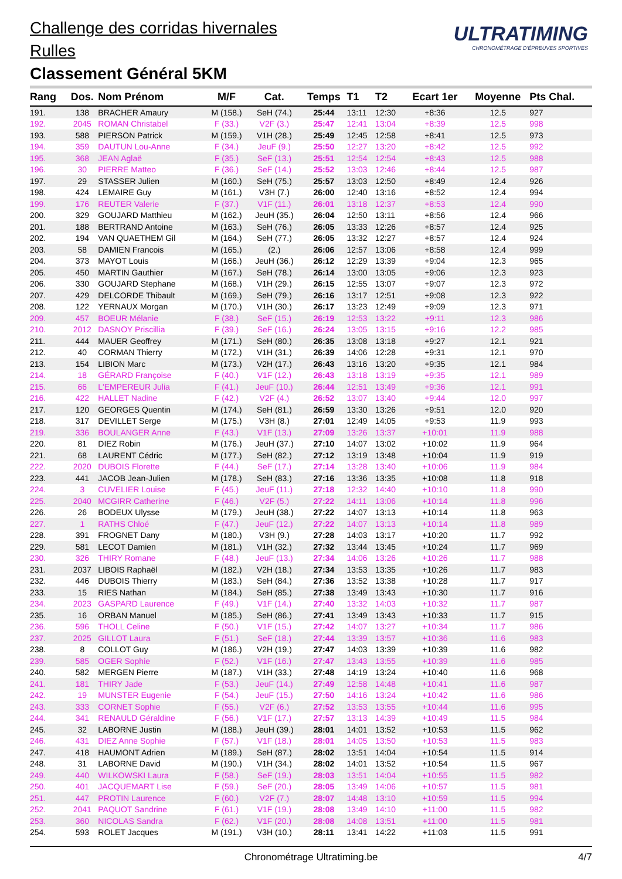Challenge des corridas hivernales
Rulles
Classement Général 5KM
ULTRATIMING
CHRONOMÉTRAGE D'ÉPREUVES SPORTIVES
| Rang | Dos. | Nom Prénom | M/F | Cat. | Temps | T1 | T2 | Ecart 1er | Moyenne | Pts Chal. |
| --- | --- | --- | --- | --- | --- | --- | --- | --- | --- | --- |
| 191. | 138 | BRACHER Amaury | M (158.) | SeH (74.) | 25:44 | 13:11 | 12:30 | +8:36 | 12.5 | 927 |
| 192. | 2045 | ROMAN Christabel | F (33.) | V2F (3.) | 25:47 | 12:41 | 13:04 | +8:39 | 12.5 | 998 |
| 193. | 588 | PIERSON Patrick | M (159.) | V1H (28.) | 25:49 | 12:45 | 12:58 | +8:41 | 12.5 | 973 |
| 194. | 359 | DAUTUN Lou-Anne | F (34.) | JeuF (9.) | 25:50 | 12:27 | 13:20 | +8:42 | 12.5 | 992 |
| 195. | 368 | JEAN Aglaë | F (35.) | SeF (13.) | 25:51 | 12:54 | 12:54 | +8:43 | 12.5 | 988 |
| 196. | 30 | PIERRE Matteo | F (36.) | SeF (14.) | 25:52 | 13:03 | 12:46 | +8:44 | 12.5 | 987 |
| 197. | 29 | STASSER Julien | M (160.) | SeH (75.) | 25:57 | 13:03 | 12:50 | +8:49 | 12.4 | 926 |
| 198. | 424 | LEMAIRE Guy | M (161.) | V3H (7.) | 26:00 | 12:40 | 13:16 | +8:52 | 12.4 | 994 |
| 199. | 176 | REUTER Valerie | F (37.) | V1F (11.) | 26:01 | 13:18 | 12:37 | +8:53 | 12.4 | 990 |
| 200. | 329 | GOUJARD Matthieu | M (162.) | JeuH (35.) | 26:04 | 12:50 | 13:11 | +8:56 | 12.4 | 966 |
| 201. | 188 | BERTRAND Antoine | M (163.) | SeH (76.) | 26:05 | 13:33 | 12:26 | +8:57 | 12.4 | 925 |
| 202. | 194 | VAN QUAETHEM Gil | M (164.) | SeH (77.) | 26:05 | 13:32 | 12:27 | +8:57 | 12.4 | 924 |
| 203. | 58 | DAMIEN Francois | M (165.) | (2.) | 26:06 | 12:57 | 13:06 | +8:58 | 12.4 | 999 |
| 204. | 373 | MAYOT Louis | M (166.) | JeuH (36.) | 26:12 | 12:29 | 13:39 | +9:04 | 12.3 | 965 |
| 205. | 450 | MARTIN Gauthier | M (167.) | SeH (78.) | 26:14 | 13:00 | 13:05 | +9:06 | 12.3 | 923 |
| 206. | 330 | GOUJARD Stephane | M (168.) | V1H (29.) | 26:15 | 12:55 | 13:07 | +9:07 | 12.3 | 972 |
| 207. | 429 | DELCORDE Thibault | M (169.) | SeH (79.) | 26:16 | 13:17 | 12:51 | +9:08 | 12.3 | 922 |
| 208. | 122 | YERNAUX Morgan | M (170.) | V1H (30.) | 26:17 | 13:23 | 12:49 | +9:09 | 12.3 | 971 |
| 209. | 457 | BOEUR Mélanie | F (38.) | SeF (15.) | 26:19 | 12:53 | 13:22 | +9:11 | 12.3 | 986 |
| 210. | 2012 | DASNOY Priscillia | F (39.) | SeF (16.) | 26:24 | 13:05 | 13:15 | +9:16 | 12.2 | 985 |
| 211. | 444 | MAUER Geoffrey | M (171.) | SeH (80.) | 26:35 | 13:08 | 13:18 | +9:27 | 12.1 | 921 |
| 212. | 40 | CORMAN Thierry | M (172.) | V1H (31.) | 26:39 | 14:06 | 12:28 | +9:31 | 12.1 | 970 |
| 213. | 154 | LIBION Marc | M (173.) | V2H (17.) | 26:43 | 13:16 | 13:20 | +9:35 | 12.1 | 984 |
| 214. | 18 | GÉRARD Françoise | F (40.) | V1F (12.) | 26:43 | 13:18 | 13:19 | +9:35 | 12.1 | 989 |
| 215. | 66 | L'EMPEREUR Julia | F (41.) | JeuF (10.) | 26:44 | 12:51 | 13:49 | +9:36 | 12.1 | 991 |
| 216. | 422 | HALLET Nadine | F (42.) | V2F (4.) | 26:52 | 13:07 | 13:40 | +9:44 | 12.0 | 997 |
| 217. | 120 | GEORGES Quentin | M (174.) | SeH (81.) | 26:59 | 13:30 | 13:26 | +9:51 | 12.0 | 920 |
| 218. | 317 | DEVILLET Serge | M (175.) | V3H (8.) | 27:01 | 12:49 | 14:05 | +9:53 | 11.9 | 993 |
| 219. | 336 | BOULANGER Anne | F (43.) | V1F (13.) | 27:09 | 13:26 | 13:37 | +10:01 | 11.9 | 988 |
| 220. | 81 | DIEZ Robin | M (176.) | JeuH (37.) | 27:10 | 14:07 | 13:02 | +10:02 | 11.9 | 964 |
| 221. | 68 | LAURENT Cédric | M (177.) | SeH (82.) | 27:12 | 13:19 | 13:48 | +10:04 | 11.9 | 919 |
| 222. | 2020 | DUBOIS Florette | F (44.) | SeF (17.) | 27:14 | 13:28 | 13:40 | +10:06 | 11.9 | 984 |
| 223. | 441 | JACOB Jean-Julien | M (178.) | SeH (83.) | 27:16 | 13:36 | 13:35 | +10:08 | 11.8 | 918 |
| 224. | 3 | CUVELIER Louise | F (45.) | JeuF (11.) | 27:18 | 12:32 | 14:40 | +10:10 | 11.8 | 990 |
| 225. | 2040 | MCGIRR Catherine | F (46.) | V2F (5.) | 27:22 | 14:11 | 13:06 | +10:14 | 11.8 | 996 |
| 226. | 26 | BODEUX Ulysse | M (179.) | JeuH (38.) | 27:22 | 14:07 | 13:13 | +10:14 | 11.8 | 963 |
| 227. | 1 | RATHS Chloé | F (47.) | JeuF (12.) | 27:22 | 14:07 | 13:13 | +10:14 | 11.8 | 989 |
| 228. | 391 | FROGNET Dany | M (180.) | V3H (9.) | 27:28 | 14:03 | 13:17 | +10:20 | 11.7 | 992 |
| 229. | 581 | LECOT Damien | M (181.) | V1H (32.) | 27:32 | 13:44 | 13:45 | +10:24 | 11.7 | 969 |
| 230. | 326 | THIRY Romane | F (48.) | JeuF (13.) | 27:34 | 14:06 | 13:26 | +10:26 | 11.7 | 988 |
| 231. | 2037 | LIBOIS Raphaël | M (182.) | V2H (18.) | 27:34 | 13:53 | 13:35 | +10:26 | 11.7 | 983 |
| 232. | 446 | DUBOIS Thierry | M (183.) | SeH (84.) | 27:36 | 13:52 | 13:38 | +10:28 | 11.7 | 917 |
| 233. | 15 | RIES Nathan | M (184.) | SeH (85.) | 27:38 | 13:49 | 13:43 | +10:30 | 11.7 | 916 |
| 234. | 2023 | GASPARD Laurence | F (49.) | V1F (14.) | 27:40 | 13:32 | 14:03 | +10:32 | 11.7 | 987 |
| 235. | 16 | ORBAN Manuel | M (185.) | SeH (86.) | 27:41 | 13:49 | 13:43 | +10:33 | 11.7 | 915 |
| 236. | 596 | THOLL Celine | F (50.) | V1F (15.) | 27:42 | 14:07 | 13:27 | +10:34 | 11.7 | 986 |
| 237. | 2025 | GILLOT Laura | F (51.) | SeF (18.) | 27:44 | 13:39 | 13:57 | +10:36 | 11.6 | 983 |
| 238. | 8 | COLLOT Guy | M (186.) | V2H (19.) | 27:47 | 14:03 | 13:39 | +10:39 | 11.6 | 982 |
| 239. | 585 | OGER Sophie | F (52.) | V1F (16.) | 27:47 | 13:43 | 13:55 | +10:39 | 11.6 | 985 |
| 240. | 582 | MERGEN Pierre | M (187.) | V1H (33.) | 27:48 | 14:19 | 13:24 | +10:40 | 11.6 | 968 |
| 241. | 181 | THIRY Jade | F (53.) | JeuF (14.) | 27:49 | 12:58 | 14:48 | +10:41 | 11.6 | 987 |
| 242. | 19 | MUNSTER Eugenie | F (54.) | JeuF (15.) | 27:50 | 14:16 | 13:24 | +10:42 | 11.6 | 986 |
| 243. | 333 | CORNET Sophie | F (55.) | V2F (6.) | 27:52 | 13:53 | 13:55 | +10:44 | 11.6 | 995 |
| 244. | 341 | RENAULD Géraldine | F (56.) | V1F (17.) | 27:57 | 13:13 | 14:39 | +10:49 | 11.5 | 984 |
| 245. | 32 | LABORNE Justin | M (188.) | JeuH (39.) | 28:01 | 14:01 | 13:52 | +10:53 | 11.5 | 962 |
| 246. | 431 | DIEZ Anne Sophie | F (57.) | V1F (18.) | 28:01 | 14:05 | 13:50 | +10:53 | 11.5 | 983 |
| 247. | 418 | HAUMONT Adrien | M (189.) | SeH (87.) | 28:02 | 13:51 | 14:04 | +10:54 | 11.5 | 914 |
| 248. | 31 | LABORNE David | M (190.) | V1H (34.) | 28:02 | 14:01 | 13:52 | +10:54 | 11.5 | 967 |
| 249. | 440 | WILKOWSKI Laura | F (58.) | SeF (19.) | 28:03 | 13:51 | 14:04 | +10:55 | 11.5 | 982 |
| 250. | 401 | JACQUEMART Lise | F (59.) | SeF (20.) | 28:05 | 13:49 | 14:06 | +10:57 | 11.5 | 981 |
| 251. | 447 | PROTIN Laurence | F (60.) | V2F (7.) | 28:07 | 14:48 | 13:10 | +10:59 | 11.5 | 994 |
| 252. | 2041 | PAQUOT Sandrine | F (61.) | V1F (19.) | 28:08 | 13:49 | 14:10 | +11:00 | 11.5 | 982 |
| 253. | 360 | NICOLAS Sandra | F (62.) | V1F (20.) | 28:08 | 14:08 | 13:51 | +11:00 | 11.5 | 981 |
| 254. | 593 | ROLET Jacques | M (191.) | V3H (10.) | 28:11 | 13:41 | 14:22 | +11:03 | 11.5 | 991 |
Chronométrage Ultratiming.be 4/7